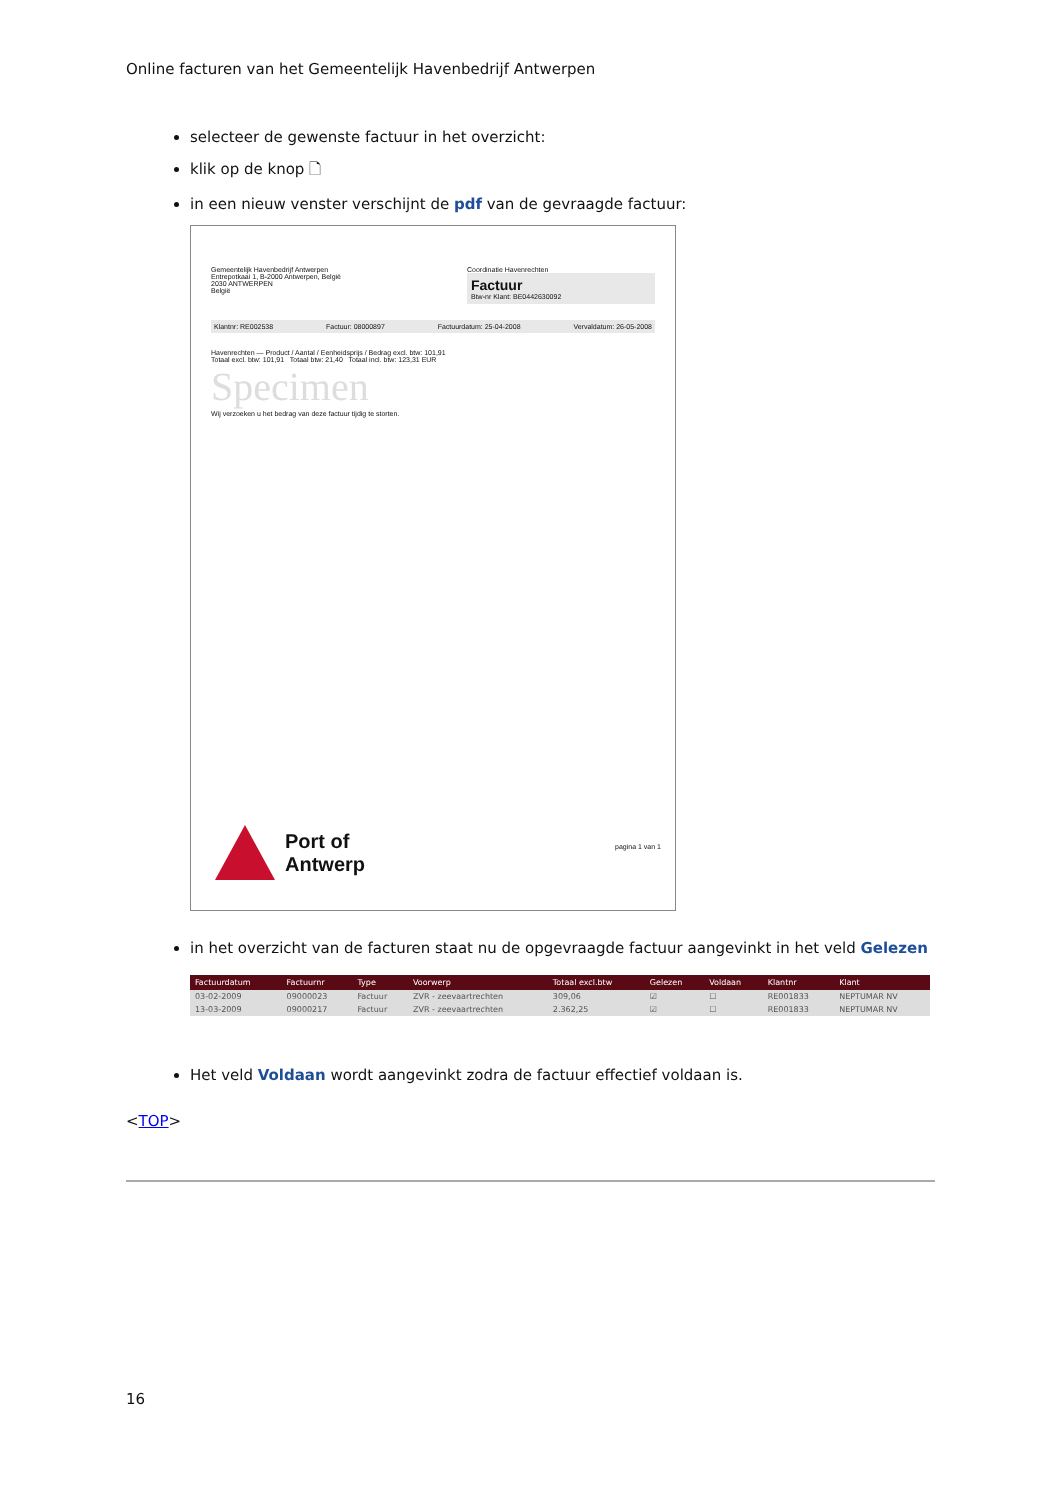Online facturen van het Gemeentelijk Havenbedrijf Antwerpen
selecteer de gewenste factuur in het overzicht:
klik op de knop 🗋
in een nieuw venster verschijnt de pdf van de gevraagde factuur:
Gemeentelijk Havenbedrijf Antwerpen
Entrepotkaai 1, B-2000 Antwerpen, België
2030 ANTWERPEN
België
Coordinatie Havenrechten
Factuur
Btw-nr Klant: BE0442630092
Klantnr: RE002538 Factuur: 08000897 Factuurdatum: 25-04-2008 Vervaldatum: 26-05-2008
Havenrechten — Product / Aantal / Eenheidsprijs / Bedrag excl. btw: 101,91
Totaal excl. btw: 101,91 Totaal btw: 21,40 Totaal incl. btw: 123,31 EUR
Specimen
Wij verzoeken u het bedrag van deze factuur tijdig te storten.
Port of
Antwerp
pagina 1 van 1
in het overzicht van de facturen staat nu de opgevraagde factuur aangevinkt in het veld Gelezen
| Factuurdatum | Factuurnr | Type | Voorwerp | Totaal excl.btw | Gelezen | Voldaan | Klantnr | Klant |
| --- | --- | --- | --- | --- | --- | --- | --- | --- |
| 03-02-2009 | 09000023 | Factuur | ZVR - zeevaartrechten | 309,06 | ☑ | ☐ | RE001833 | NEPTUMAR NV |
| 13-03-2009 | 09000217 | Factuur | ZVR - zeevaartrechten | 2.362,25 | ☑ | ☐ | RE001833 | NEPTUMAR NV |
Het veld Voldaan wordt aangevinkt zodra de factuur effectief voldaan is.
<TOP>
16